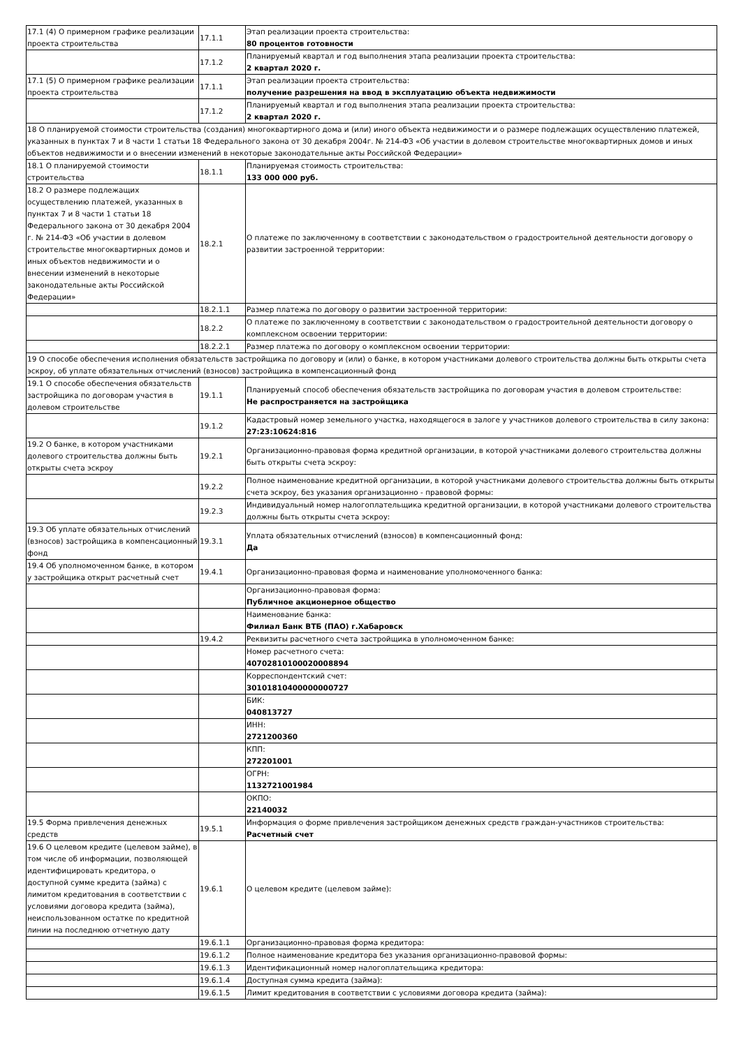| 17.1 (4) О примерном графике реализации проекта строительства | 17.1.1 | Этап реализации проекта строительства: 80 процентов готовности |
| | 17.1.2 | Планируемый квартал и год выполнения этапа реализации проекта строительства: 2 квартал 2020 г. |
| 17.1 (5) О примерном графике реализации проекта строительства | 17.1.1 | Этап реализации проекта строительства: получение разрешения на ввод в эксплуатацию объекта недвижимости |
| | 17.1.2 | Планируемый квартал и год выполнения этапа реализации проекта строительства: 2 квартал 2020 г. |
| 18 О планируемой стоимости строительства (создания) многоквартирного дома и (или) иного объекта недвижимости и о размере подлежащих осуществлению платежей, указанных в пунктах 7 и 8 части 1 статьи 18 Федерального закона от 30 декабря 2004г. № 214-ФЗ «Об участии в долевом строительстве многоквартирных домов и иных объектов недвижимости и о внесении изменений в некоторые законодательные акты Российской Федерации» | | |
| 18.1 О планируемой стоимости строительства | 18.1.1 | Планируемая стоимость строительства: 133 000 000 руб. |
| 18.2 О размере подлежащих осуществлению платежей, указанных в пунктах 7 и 8 части 1 статьи 18 Федерального закона от 30 декабря 2004 г. № 214-ФЗ «Об участии в долевом строительстве многоквартирных домов и иных объектов недвижимости и о внесении изменений в некоторые законодательные акты Российской Федерации» | 18.2.1 | О платеже по заключенному в соответствии с законодательством о градостроительной деятельности договору о развитии застроенной территории: |
| | 18.2.1.1 | Размер платежа по договору о развитии застроенной территории: |
| | 18.2.2 | О платеже по заключенному в соответствии с законодательством о градостроительной деятельности договору о комплексном освоении территории: |
| | 18.2.2.1 | Размер платежа по договору о комплексном освоении территории: |
| 19 О способе обеспечения исполнения обязательств застройщика по договору и (или) о банке, в котором участниками долевого строительства должны быть открыты счета эскроу, об уплате обязательных отчислений (взносов) застройщика в компенсационный фонд | | |
| 19.1 О способе обеспечения обязательств застройщика по договорам участия в долевом строительстве | 19.1.1 | Планируемый способ обеспечения обязательств застройщика по договорам участия в долевом строительстве: Не распространяется на застройщика |
| | 19.1.2 | Кадастровый номер земельного участка, находящегося в залоге у участников долевого строительства в силу закона: 27:23:10624:816 |
| 19.2 О банке, в котором участниками долевого строительства должны быть открыты счета эскроу | 19.2.1 | Организационно-правовая форма кредитной организации, в которой участниками долевого строительства должны быть открыты счета эскроу: |
| | 19.2.2 | Полное наименование кредитной организации, в которой участниками долевого строительства должны быть открыты счета эскроу, без указания организационно - правовой формы: |
| | 19.2.3 | Индивидуальный номер налогоплательщика кредитной организации, в которой участниками долевого строительства должны быть открыты счета эскроу: |
| 19.3 Об уплате обязательных отчислений (взносов) застройщика в компенсационный фонд | 19.3.1 | Уплата обязательных отчислений (взносов) в компенсационный фонд: Да |
| 19.4 Об уполномоченном банке, в котором у застройщика открыт расчетный счет | 19.4.1 | Организационно-правовая форма и наименование уполномоченного банка: |
| | | Организационно-правовая форма: Публичное акционерное общество |
| | | Наименование банка: Филиал Банк ВТБ (ПАО) г.Хабаровск |
| | 19.4.2 | Реквизиты расчетного счета застройщика в уполномоченном банке: |
| | | Номер расчетного счета: 40702810100020008894 |
| | | Корреспондентский счет: 30101810400000000727 |
| | | БИК: 040813727 |
| | | ИНН: 2721200360 |
| | | КПП: 272201001 |
| | | ОГРН: 1132721001984 |
| | | ОКПО: 22140032 |
| 19.5 Форма привлечения денежных средств | 19.5.1 | Информация о форме привлечения застройщиком денежных средств граждан-участников строительства: Расчетный счет |
| 19.6 О целевом кредите (целевом займе), в том числе об информации, позволяющей идентифицировать кредитора, о доступной сумме кредита (займа) с лимитом кредитования в соответствии с условиями договора кредита (займа), неиспользованном остатке по кредитной линии на последнюю отчетную дату | 19.6.1 | О целевом кредите (целевом займе): |
| | 19.6.1.1 | Организационно-правовая форма кредитора: |
| | 19.6.1.2 | Полное наименование кредитора без указания организационно-правовой формы: |
| | 19.6.1.3 | Идентификационный номер налогоплательщика кредитора: |
| | 19.6.1.4 | Доступная сумма кредита (займа): |
| | 19.6.1.5 | Лимит кредитования в соответствии с условиями договора кредита (займа): |